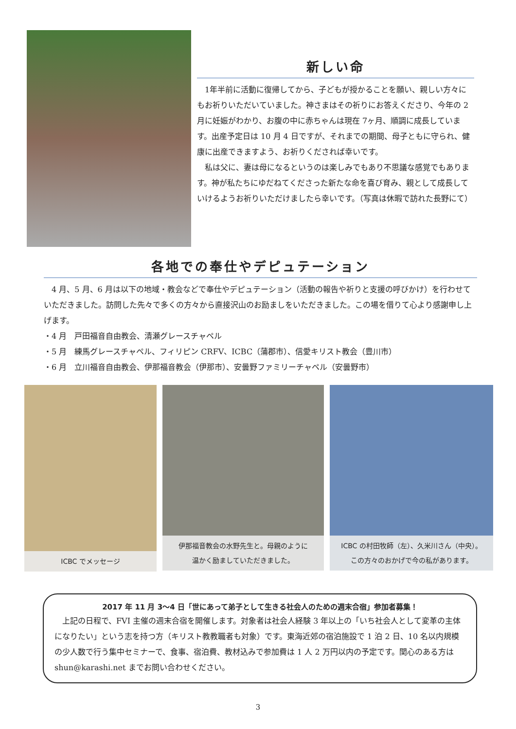新しい命
1年半前に活動に復帰してから、子どもが授かることを願い、親しい方々にもお祈りいただいていました。神さまはその祈りにお答えくださり、今年の 2 月に妊娠がわかり、お腹の中に赤ちゃんは現在 7ヶ月、順調に成長しています。出産予定日は 10 月 4 日ですが、それまでの期間、母子ともに守られ、健康に出産できますよう、お祈りくだされば幸いです。
私は父に、妻は母になるというのは楽しみでもあり不思議な感覚でもあります。神が私たちにゆだねてくださった新たな命を喜び育み、親として成長していけるようお祈りいただけましたら幸いです。（写真は休暇で訪れた長野にて）
各地での奉仕やデピュテーション
4 月、5 月、6 月は以下の地域・教会などで奉仕やデピュテーション（活動の報告や祈りと支援の呼びかけ）を行わせていただきました。訪問した先々で多くの方々から直接沢山のお励ましをいただきました。この場を借りて心より感謝申し上げます。
・4 月　戸田福音自由教会、清瀬グレースチャペル
・5 月　練馬グレースチャペル、フィリピン CRFV、ICBC（蒲郡市）、信愛キリスト教会（豊川市）
・6 月　立川福音自由教会、伊那福音教会（伊那市）、安曇野ファミリーチャペル（安曇野市）
ICBC でメッセージ
伊那福音教会の水野先生と。母親のように
温かく励ましていただきました。
ICBC の村田牧師（左）、久米川さん（中央）。
この方々のおかげで今の私があります。
2017 年 11 月 3〜4 日「世にあって弟子として生きる社会人のための週末合宿」参加者募集！
上記の日程で、FVI 主催の週末合宿を開催します。対象者は社会人経験 3 年以上の「いち社会人として変革の主体になりたい」という志を持つ方（キリスト教教職者も対象）です。東海近郊の宿泊施設で 1 泊 2 日、10 名以内規模の少人数で行う集中セミナーで、食事、宿泊費、教材込みで参加費は 1 人 2 万円以内の予定です。関心のある方は shun@karashi.net までお問い合わせください。
3